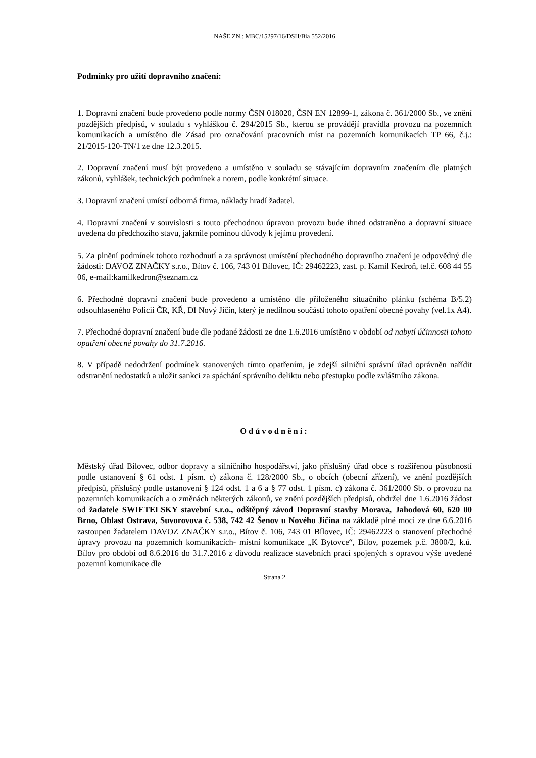NAŠE ZN.: MBC/15297/16/DSH/Bia 552/2016
Podmínky pro užití dopravního značení:
1. Dopravní značení bude provedeno podle normy ČSN 018020, ČSN EN 12899-1, zákona č. 361/2000 Sb., ve znění pozdějších předpisů, v souladu s vyhláškou č. 294/2015 Sb., kterou se provádějí pravidla provozu na pozemních komunikacích a umístěno dle Zásad pro označování pracovních míst na pozemních komunikacích TP 66, č.j.: 21/2015-120-TN/1 ze dne 12.3.2015.
2. Dopravní značení musí být provedeno a umístěno v souladu se stávajícím dopravním značením dle platných zákonů, vyhlášek, technických podmínek a norem, podle konkrétní situace.
3. Dopravní značení umístí odborná firma, náklady hradí žadatel.
4. Dopravní značení v souvislosti s touto přechodnou úpravou provozu bude ihned odstraněno a dopravní situace uvedena do předchozího stavu, jakmile pominou důvody k jejímu provedení.
5. Za plnění podmínek tohoto rozhodnutí a za správnost umístění přechodného dopravního značení je odpovědný dle žádosti: DAVOZ ZNAČKY s.r.o., Bítov č. 106, 743 01 Bílovec, IČ: 29462223, zast. p. Kamil Kedroň, tel.č. 608 44 55 06, e-mail:kamilkedron@seznam.cz
6. Přechodné dopravní značení bude provedeno a umístěno dle přiloženého situačního plánku (schéma B/5.2) odsouhlaseného Policií ČR, KŘ, DI Nový Jičín, který je nedílnou součástí tohoto opatření obecné povahy (vel.1x A4).
7. Přechodné dopravní značení bude dle podané žádosti ze dne 1.6.2016 umístěno v období od nabytí účinnosti tohoto opatření obecné povahy do 31.7.2016.
8. V případě nedodržení podmínek stanovených tímto opatřením, je zdejší silniční správní úřad oprávněn nařídit odstranění nedostatků a uložit sankci za spáchání správního deliktu nebo přestupku podle zvláštního zákona.
Odůvodnění:
Městský úřad Bílovec, odbor dopravy a silničního hospodářství, jako příslušný úřad obce s rozšířenou působností podle ustanovení § 61 odst. 1 písm. c) zákona č. 128/2000 Sb., o obcích (obecní zřízení), ve znění pozdějších předpisů, příslušný podle ustanovení § 124 odst. 1 a 6 a § 77 odst. 1 písm. c) zákona č. 361/2000 Sb. o provozu na pozemních komunikacích a o změnách některých zákonů, ve znění pozdějších předpisů, obdržel dne 1.6.2016 žádost od žadatele SWIETELSKY stavební s.r.o., odštěpný závod Dopravní stavby Morava, Jahodová 60, 620 00 Brno, Oblast Ostrava, Suvorovova č. 538, 742 42 Šenov u Nového Jičína na základě plné moci ze dne 6.6.2016 zastoupen žadatelem DAVOZ ZNAČKY s.r.o., Bítov č. 106, 743 01 Bílovec, IČ: 29462223 o stanovení přechodné úpravy provozu na pozemních komunikacích- místní komunikace „K Bytovce“, Bílov, pozemek p.č. 3800/2, k.ú. Bílov pro období od 8.6.2016 do 31.7.2016 z důvodu realizace stavebních prací spojených s opravou výše uvedené pozemní komunikace dle
Strana 2